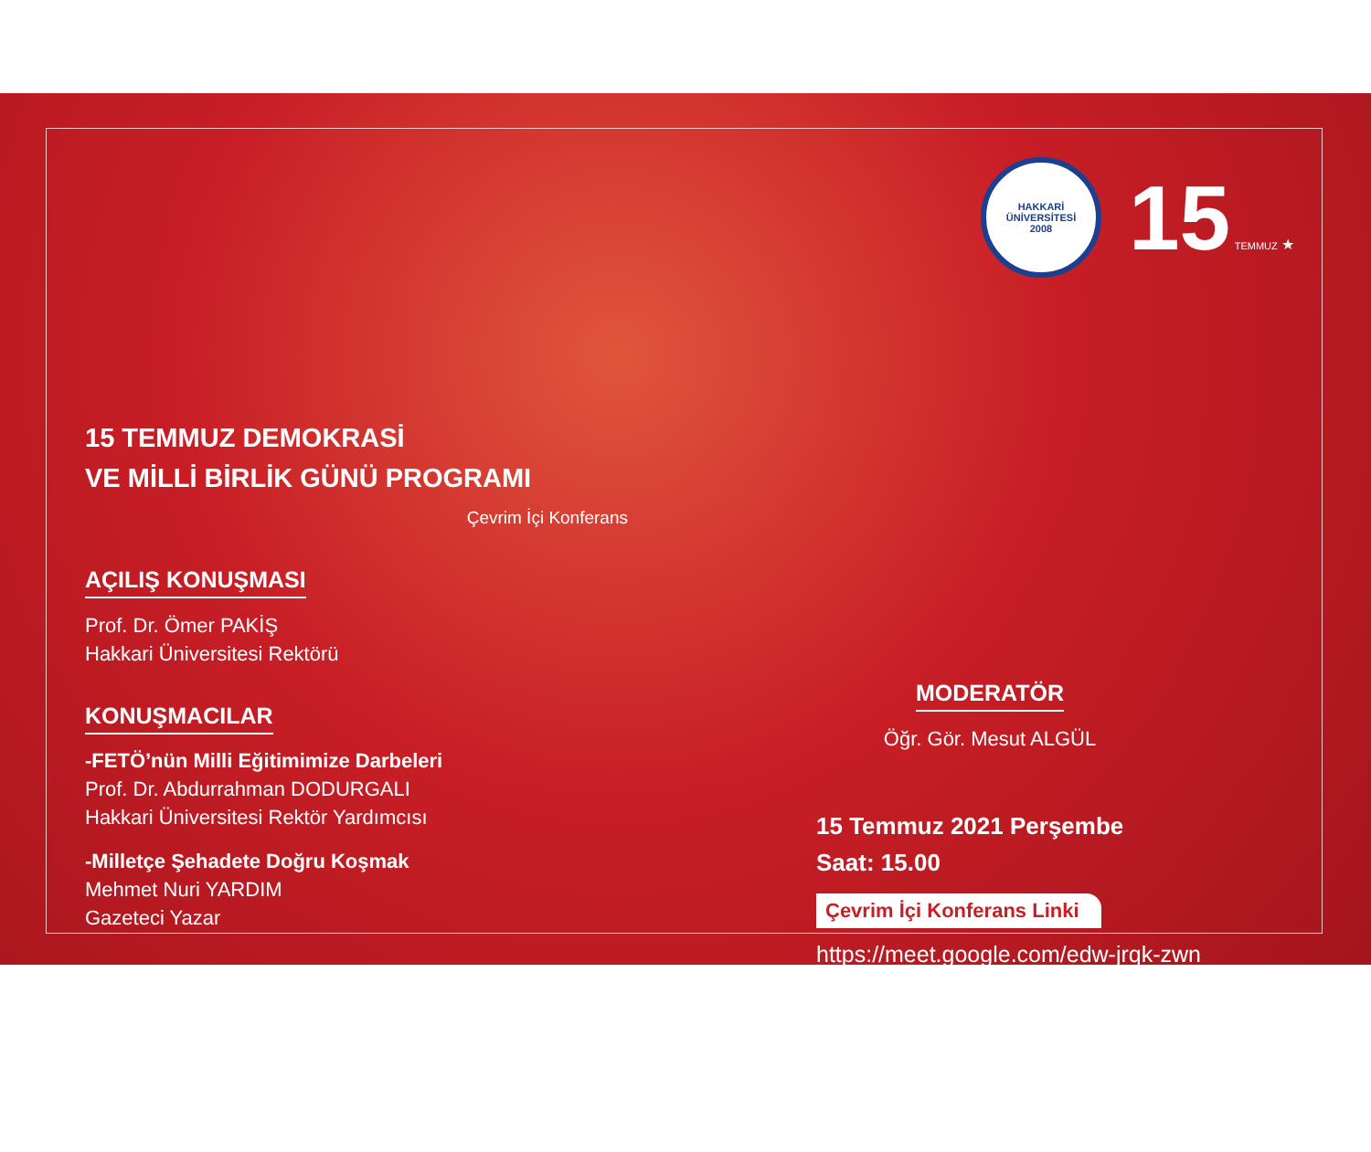15 TEMMUZ DEMOKRASİ
VE MİLLİ BİRLİK GÜNÜ PROGRAMI
Çevrim İçi Konferans
AÇILIŞ KONUŞMASI
Prof. Dr. Ömer PAKİŞ
Hakkari Üniversitesi Rektörü
KONUŞMACILAR
-FETÖ’nün Milli Eğitimimize Darbeleri
Prof. Dr. Abdurrahman DODURGALI
Hakkari Üniversitesi Rektör Yardımcısı
-Milletçe Şehadete Doğru Koşmak
Mehmet Nuri YARDIM
Gazeteci Yazar
HAKKARİ ÜNİVERSİTESİ
2008
15 TEMMUZ ★
MODERATÖR
Öğr. Gör. Mesut ALGÜL
15 Temmuz 2021 Perşembe
Saat: 15.00
Çevrim İçi Konferans Linki
https://meet.google.com/edw-jrqk-zwn